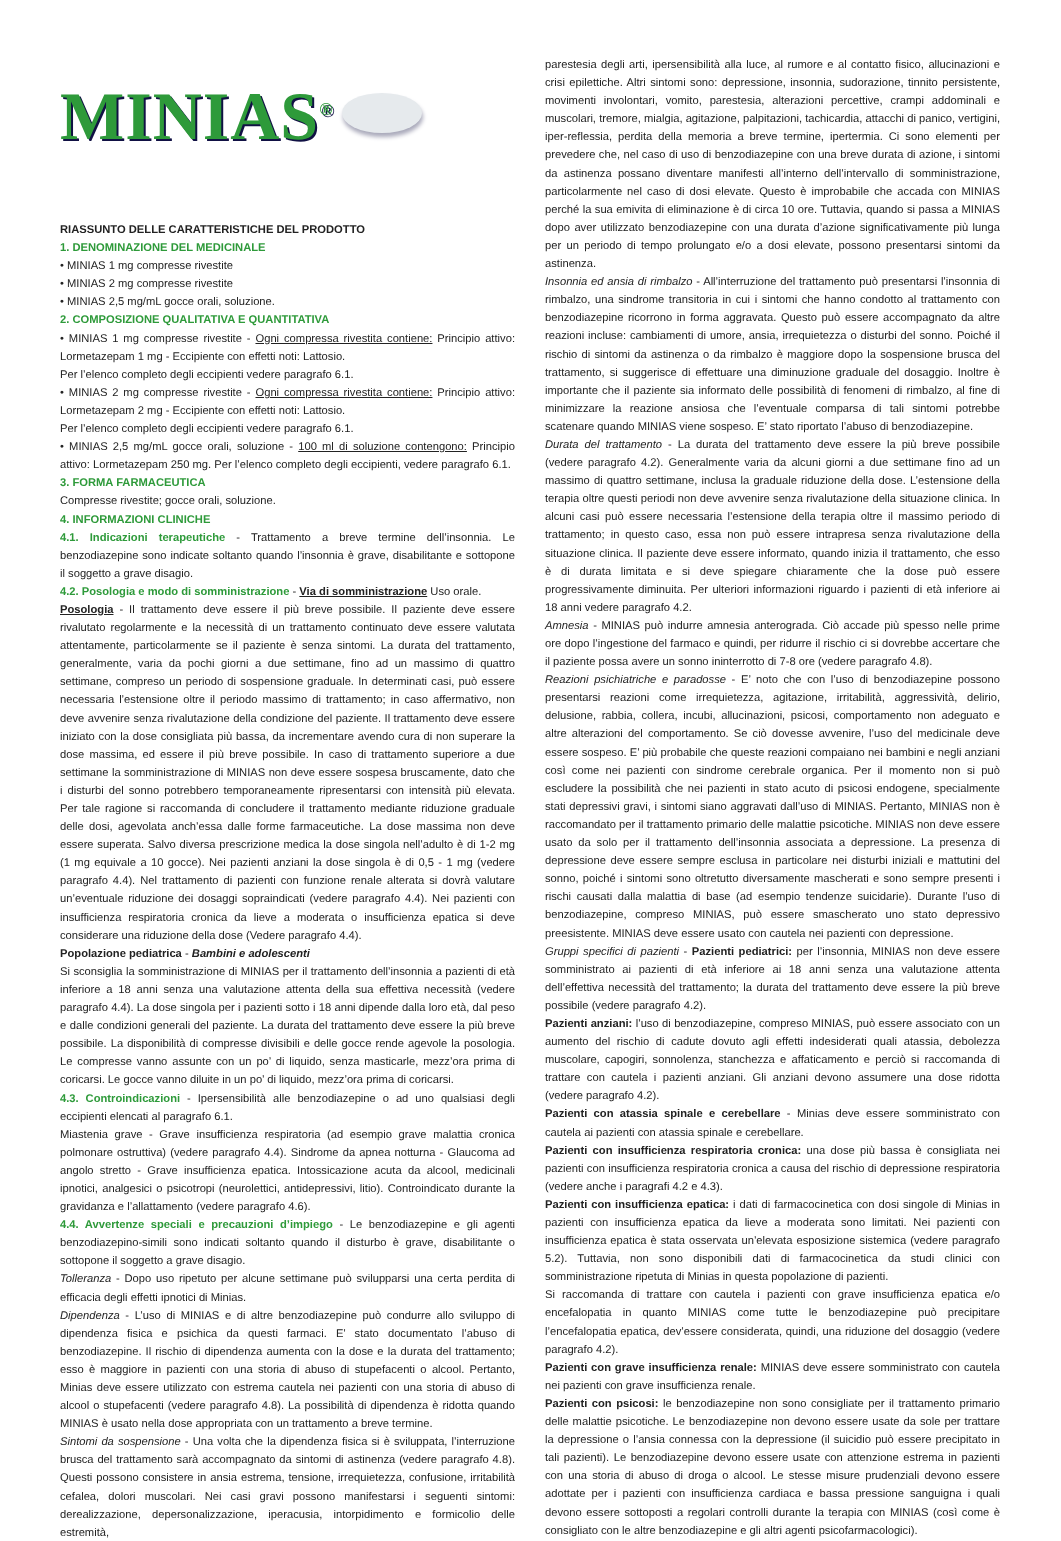MINIAS<sup>®</sup>
RIASSUNTO DELLE CARATTERISTICHE DEL PRODOTTO
1. DENOMINAZIONE DEL MEDICINALE
• MINIAS 1 mg compresse rivestite
• MINIAS 2 mg compresse rivestite
• MINIAS 2,5 mg/mL gocce orali, soluzione.
2. COMPOSIZIONE QUALITATIVA E QUANTITATIVA
• MINIAS 1 mg compresse rivestite - Ogni compressa rivestita contiene: Principio attivo: Lormetazepam 1 mg - Eccipiente con effetti noti: Lattosio.
Per l’elenco completo degli eccipienti vedere paragrafo 6.1.
• MINIAS 2 mg compresse rivestite - Ogni compressa rivestita contiene: Principio attivo: Lormetazepam 2 mg - Eccipiente con effetti noti: Lattosio.
Per l’elenco completo degli eccipienti vedere paragrafo 6.1.
• MINIAS 2,5 mg/mL gocce orali, soluzione - 100 ml di soluzione contengono: Principio attivo: Lormetazepam 250 mg. Per l’elenco completo degli eccipienti, vedere paragrafo 6.1.
3. FORMA FARMACEUTICA
Compresse rivestite; gocce orali, soluzione.
4. INFORMAZIONI CLINICHE
4.1. Indicazioni terapeutiche - Trattamento a breve termine dell’insonnia. Le benzodiazepine sono indicate soltanto quando l’insonnia è grave, disabilitante e sottopone il soggetto a grave disagio.
4.2. Posologia e modo di somministrazione - Via di somministrazione Uso orale.
Posologia - Il trattamento deve essere il più breve possibile. Il paziente deve essere rivalutato regolarmente e la necessità di un trattamento continuato deve essere valutata attentamente, particolarmente se il paziente è senza sintomi. La durata del trattamento, generalmente, varia da pochi giorni a due settimane, fino ad un massimo di quattro settimane, compreso un periodo di sospensione graduale. In determinati casi, può essere necessaria l’estensione oltre il periodo massimo di trattamento; in caso affermativo, non deve avvenire senza rivalutazione della condizione del paziente. Il trattamento deve essere iniziato con la dose consigliata più bassa, da incrementare avendo cura di non superare la dose massima, ed essere il più breve possibile. In caso di trattamento superiore a due settimane la somministrazione di MINIAS non deve essere sospesa bruscamente, dato che i disturbi del sonno potrebbero temporaneamente ripresentarsi con intensità più elevata. Per tale ragione si raccomanda di concludere il trattamento mediante riduzione graduale delle dosi, agevolata anch’essa dalle forme farmaceutiche. La dose massima non deve essere superata. Salvo diversa prescrizione medica la dose singola nell’adulto è di 1-2 mg (1 mg equivale a 10 gocce). Nei pazienti anziani la dose singola è di 0,5 - 1 mg (vedere paragrafo 4.4). Nel trattamento di pazienti con funzione renale alterata si dovrà valutare un’eventuale riduzione dei dosaggi sopraindicati (vedere paragrafo 4.4). Nei pazienti con insufficienza respiratoria cronica da lieve a moderata o insufficienza epatica si deve considerare una riduzione della dose (Vedere paragrafo 4.4).
Popolazione pediatrica - Bambini e adolescenti
Si sconsiglia la somministrazione di MINIAS per il trattamento dell’insonnia a pazienti di età inferiore a 18 anni senza una valutazione attenta della sua effettiva necessità (vedere paragrafo 4.4). La dose singola per i pazienti sotto i 18 anni dipende dalla loro età, dal peso e dalle condizioni generali del paziente. La durata del trattamento deve essere la più breve possibile. La disponibilità di compresse divisibili e delle gocce rende agevole la posologia. Le compresse vanno assunte con un po’ di liquido, senza masticarle, mezz’ora prima di coricarsi. Le gocce vanno diluite in un po’ di liquido, mezz’ora prima di coricarsi.
4.3. Controindicazioni - Ipersensibilità alle benzodiazepine o ad uno qualsiasi degli eccipienti elencati al paragrafo 6.1.
Miastenia grave - Grave insufficienza respiratoria (ad esempio grave malattia cronica polmonare ostruttiva) (vedere paragrafo 4.4). Sindrome da apnea notturna - Glaucoma ad angolo stretto - Grave insufficienza epatica. Intossicazione acuta da alcool, medicinali ipnotici, analgesici o psicotropi (neurolettici, antidepressivi, litio). Controindicato durante la gravidanza e l’allattamento (vedere paragrafo 4.6).
4.4. Avvertenze speciali e precauzioni d’impiego - Le benzodiazepine e gli agenti benzodiazepino-simili sono indicati soltanto quando il disturbo è grave, disabilitante o sottopone il soggetto a grave disagio.
Tolleranza - Dopo uso ripetuto per alcune settimane può svilupparsi una certa perdita di efficacia degli effetti ipnotici di Minias.
Dipendenza - L’uso di MINIAS e di altre benzodiazepine può condurre allo sviluppo di dipendenza fisica e psichica da questi farmaci. E’ stato documentato l’abuso di benzodiazepine. Il rischio di dipendenza aumenta con la dose e la durata del trattamento; esso è maggiore in pazienti con una storia di abuso di stupefacenti o alcool. Pertanto, Minias deve essere utilizzato con estrema cautela nei pazienti con una storia di abuso di alcool o stupefacenti (vedere paragrafo 4.8). La possibilità di dipendenza è ridotta quando MINIAS è usato nella dose appropriata con un trattamento a breve termine.
Sintomi da sospensione - Una volta che la dipendenza fisica si è sviluppata, l’interruzione brusca del trattamento sarà accompagnato da sintomi di astinenza (vedere paragrafo 4.8). Questi possono consistere in ansia estrema, tensione, irrequietezza, confusione, irritabilità cefalea, dolori muscolari. Nei casi gravi possono manifestarsi i seguenti sintomi: derealizzazione, depersonalizzazione, iperacusia, intorpidimento e formicolio delle estremità,
parestesia degli arti, ipersensibilità alla luce, al rumore e al contatto fisico, allucinazioni e crisi epilettiche. Altri sintomi sono: depressione, insonnia, sudorazione, tinnito persistente, movimenti involontari, vomito, parestesia, alterazioni percettive, crampi addominali e muscolari, tremore, mialgia, agitazione, palpitazioni, tachicardia, attacchi di panico, vertigini, iper-reflessia, perdita della memoria a breve termine, ipertermia. Ci sono elementi per prevedere che, nel caso di uso di benzodiazepine con una breve durata di azione, i sintomi da astinenza possano diventare manifesti all’interno dell’intervallo di somministrazione, particolarmente nel caso di dosi elevate. Questo è improbabile che accada con MINIAS perché la sua emivita di eliminazione è di circa 10 ore. Tuttavia, quando si passa a MINIAS dopo aver utilizzato benzodiazepine con una durata d’azione significativamente più lunga per un periodo di tempo prolungato e/o a dosi elevate, possono presentarsi sintomi da astinenza.
Insonnia ed ansia di rimbalzo - All’interruzione del trattamento può presentarsi l’insonnia di rimbalzo, una sindrome transitoria in cui i sintomi che hanno condotto al trattamento con benzodiazepine ricorrono in forma aggravata. Questo può essere accompagnato da altre reazioni incluse: cambiamenti di umore, ansia, irrequietezza o disturbi del sonno. Poiché il rischio di sintomi da astinenza o da rimbalzo è maggiore dopo la sospensione brusca del trattamento, si suggerisce di effettuare una diminuzione graduale del dosaggio. Inoltre è importante che il paziente sia informato delle possibilità di fenomeni di rimbalzo, al fine di minimizzare la reazione ansiosa che l’eventuale comparsa di tali sintomi potrebbe scatenare quando MINIAS viene sospeso. E’ stato riportato l’abuso di benzodiazepine.
Durata del trattamento - La durata del trattamento deve essere la più breve possibile (vedere paragrafo 4.2). Generalmente varia da alcuni giorni a due settimane fino ad un massimo di quattro settimane, inclusa la graduale riduzione della dose. L’estensione della terapia oltre questi periodi non deve avvenire senza rivalutazione della situazione clinica. In alcuni casi può essere necessaria l’estensione della terapia oltre il massimo periodo di trattamento; in questo caso, essa non può essere intrapresa senza rivalutazione della situazione clinica. Il paziente deve essere informato, quando inizia il trattamento, che esso è di durata limitata e si deve spiegare chiaramente che la dose può essere progressivamente diminuita. Per ulteriori informazioni riguardo i pazienti di età inferiore ai 18 anni vedere paragrafo 4.2.
Amnesia - MINIAS può indurre amnesia anterograda. Ciò accade più spesso nelle prime ore dopo l’ingestione del farmaco e quindi, per ridurre il rischio ci si dovrebbe accertare che il paziente possa avere un sonno ininterrotto di 7-8 ore (vedere paragrafo 4.8).
Reazioni psichiatriche e paradosse - E’ noto che con l’uso di benzodiazepine possono presentarsi reazioni come irrequietezza, agitazione, irritabilità, aggressività, delirio, delusione, rabbia, collera, incubi, allucinazioni, psicosi, comportamento non adeguato e altre alterazioni del comportamento. Se ciò dovesse avvenire, l’uso del medicinale deve essere sospeso. E’ più probabile che queste reazioni compaiano nei bambini e negli anziani così come nei pazienti con sindrome cerebrale organica. Per il momento non si può escludere la possibilità che nei pazienti in stato acuto di psicosi endogene, specialmente stati depressivi gravi, i sintomi siano aggravati dall’uso di MINIAS. Pertanto, MINIAS non è raccomandato per il trattamento primario delle malattie psicotiche. MINIAS non deve essere usato da solo per il trattamento dell’insonnia associata a depressione. La presenza di depressione deve essere sempre esclusa in particolare nei disturbi iniziali e mattutini del sonno, poiché i sintomi sono oltretutto diversamente mascherati e sono sempre presenti i rischi causati dalla malattia di base (ad esempio tendenze suicidarie). Durante l’uso di benzodiazepine, compreso MINIAS, può essere smascherato uno stato depressivo preesistente. MINIAS deve essere usato con cautela nei pazienti con depressione.
Gruppi specifici di pazienti - Pazienti pediatrici: per l’insonnia, MINIAS non deve essere somministrato ai pazienti di età inferiore ai 18 anni senza una valutazione attenta dell’effettiva necessità del trattamento; la durata del trattamento deve essere la più breve possibile (vedere paragrafo 4.2).
Pazienti anziani: l’uso di benzodiazepine, compreso MINIAS, può essere associato con un aumento del rischio di cadute dovuto agli effetti indesiderati quali atassia, debolezza muscolare, capogiri, sonnolenza, stanchezza e affaticamento e perciò si raccomanda di trattare con cautela i pazienti anziani. Gli anziani devono assumere una dose ridotta (vedere paragrafo 4.2).
Pazienti con atassia spinale e cerebellare - Minias deve essere somministrato con cautela ai pazienti con atassia spinale e cerebellare.
Pazienti con insufficienza respiratoria cronica: una dose più bassa è consigliata nei pazienti con insufficienza respiratoria cronica a causa del rischio di depressione respiratoria (vedere anche i paragrafi 4.2 e 4.3).
Pazienti con insufficienza epatica: i dati di farmacocinetica con dosi singole di Minias in pazienti con insufficienza epatica da lieve a moderata sono limitati. Nei pazienti con insufficienza epatica è stata osservata un’elevata esposizione sistemica (vedere paragrafo 5.2). Tuttavia, non sono disponibili dati di farmacocinetica da studi clinici con somministrazione ripetuta di Minias in questa popolazione di pazienti.
Si raccomanda di trattare con cautela i pazienti con grave insufficienza epatica e/o encefalopatia in quanto MINIAS come tutte le benzodiazepine può precipitare l’encefalopatia epatica, dev’essere considerata, quindi, una riduzione del dosaggio (vedere paragrafo 4.2).
Pazienti con grave insufficienza renale: MINIAS deve essere somministrato con cautela nei pazienti con grave insufficienza renale.
Pazienti con psicosi: le benzodiazepine non sono consigliate per il trattamento primario delle malattie psicotiche. Le benzodiazepine non devono essere usate da sole per trattare la depressione o l’ansia connessa con la depressione (il suicidio può essere precipitato in tali pazienti). Le benzodiazepine devono essere usate con attenzione estrema in pazienti con una storia di abuso di droga o alcool. Le stesse misure prudenziali devono essere adottate per i pazienti con insufficienza cardiaca e bassa pressione sanguigna i quali devono essere sottoposti a regolari controlli durante la terapia con MINIAS (così come è consigliato con le altre benzodiazepine e gli altri agenti psicofarmacologici).